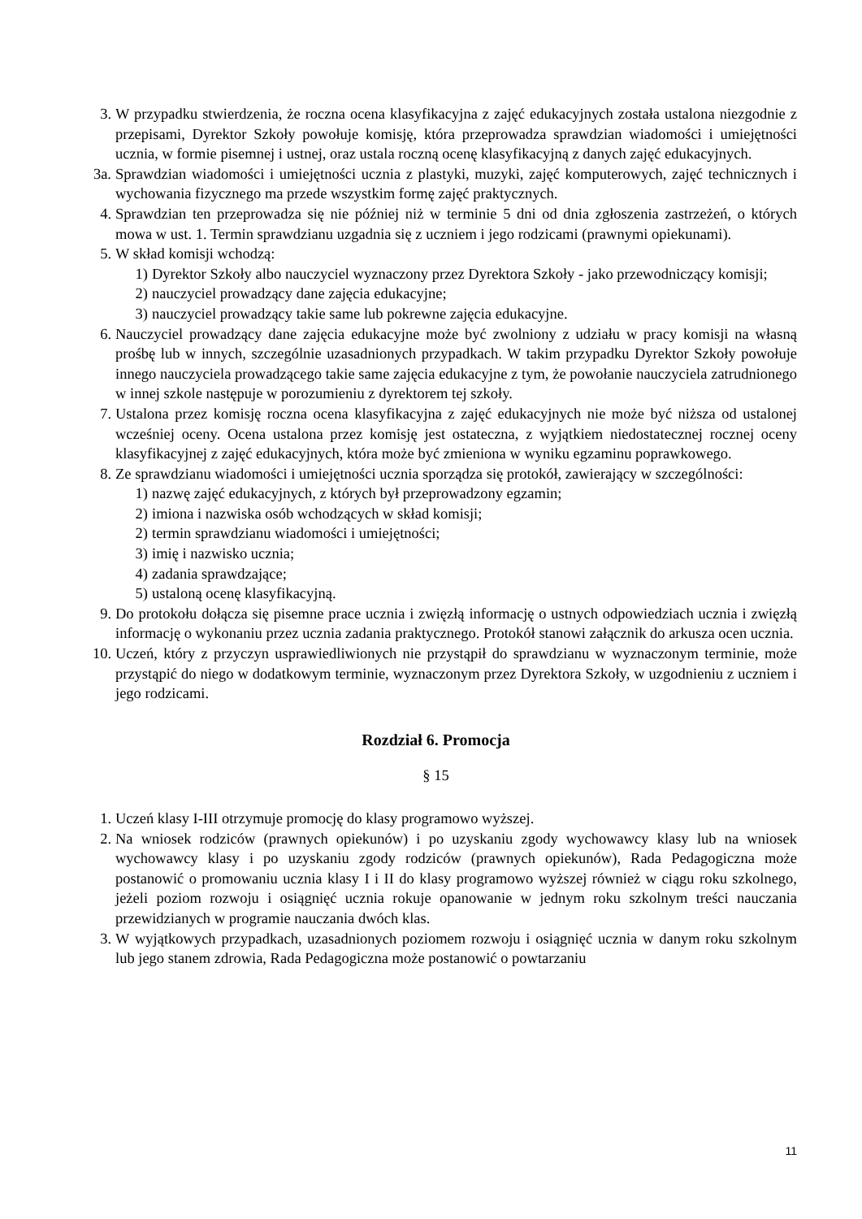3. W przypadku stwierdzenia, że roczna ocena klasyfikacyjna z zajęć edukacyjnych została ustalona niezgodnie z przepisami, Dyrektor Szkoły powołuje komisję, która przeprowadza sprawdzian wiadomości i umiejętności ucznia, w formie pisemnej i ustnej, oraz ustala roczną ocenę klasyfikacyjną z danych zajęć edukacyjnych.
3a. Sprawdzian wiadomości i umiejętności ucznia z plastyki, muzyki, zajęć komputerowych, zajęć technicznych i wychowania fizycznego ma przede wszystkim formę zajęć praktycznych.
4. Sprawdzian ten przeprowadza się nie później niż w terminie 5 dni od dnia zgłoszenia zastrzeżeń, o których mowa w ust. 1. Termin sprawdzianu uzgadnia się z uczniem i jego rodzicami (prawnymi opiekunami).
5. W skład komisji wchodzą:
1) Dyrektor Szkoły albo nauczyciel wyznaczony przez Dyrektora Szkoły - jako przewodniczący komisji;
2) nauczyciel prowadzący dane zajęcia edukacyjne;
3) nauczyciel prowadzący takie same lub pokrewne zajęcia edukacyjne.
6. Nauczyciel prowadzący dane zajęcia edukacyjne może być zwolniony z udziału w pracy komisji na własną prośbę lub w innych, szczególnie uzasadnionych przypadkach. W takim przypadku Dyrektor Szkoły powołuje innego nauczyciela prowadzącego takie same zajęcia edukacyjne z tym, że powołanie nauczyciela zatrudnionego w innej szkole następuje w porozumieniu z dyrektorem tej szkoły.
7. Ustalona przez komisję roczna ocena klasyfikacyjna z zajęć edukacyjnych nie może być niższa od ustalonej wcześniej oceny. Ocena ustalona przez komisję jest ostateczna, z wyjątkiem niedostatecznej rocznej oceny klasyfikacyjnej z zajęć edukacyjnych, która może być zmieniona w wyniku egzaminu poprawkowego.
8. Ze sprawdzianu wiadomości i umiejętności ucznia sporządza się protokół, zawierający w szczególności:
1) nazwę zajęć edukacyjnych, z których był przeprowadzony egzamin;
2) imiona i nazwiska osób wchodzących w skład komisji;
2) termin sprawdzianu wiadomości i umiejętności;
3) imię i nazwisko ucznia;
4) zadania sprawdzające;
5) ustaloną ocenę klasyfikacyjną.
9. Do protokołu dołącza się pisemne prace ucznia i zwięzłą informację o ustnych odpowiedziach ucznia i zwięzłą informację o wykonaniu przez ucznia zadania praktycznego. Protokół stanowi załącznik do arkusza ocen ucznia.
10. Uczeń, który z przyczyn usprawiedliwionych nie przystąpił do sprawdzianu w wyznaczonym terminie, może przystąpić do niego w dodatkowym terminie, wyznaczonym przez Dyrektora Szkoły, w uzgodnieniu z uczniem i jego rodzicami.
Rozdział 6. Promocja
§ 15
1. Uczeń klasy I-III otrzymuje promocję do klasy programowo wyższej.
2. Na wniosek rodziców (prawnych opiekunów) i po uzyskaniu zgody wychowawcy klasy lub na wniosek wychowawcy klasy i po uzyskaniu zgody rodziców (prawnych opiekunów), Rada Pedagogiczna może postanowić o promowaniu ucznia klasy I i II do klasy programowo wyższej również w ciągu roku szkolnego, jeżeli poziom rozwoju i osiągnięć ucznia rokuje opanowanie w jednym roku szkolnym treści nauczania przewidzianych w programie nauczania dwóch klas.
3. W wyjątkowych przypadkach, uzasadnionych poziomem rozwoju i osiągnięć ucznia w danym roku szkolnym lub jego stanem zdrowia, Rada Pedagogiczna może postanowić o powtarzaniu
11